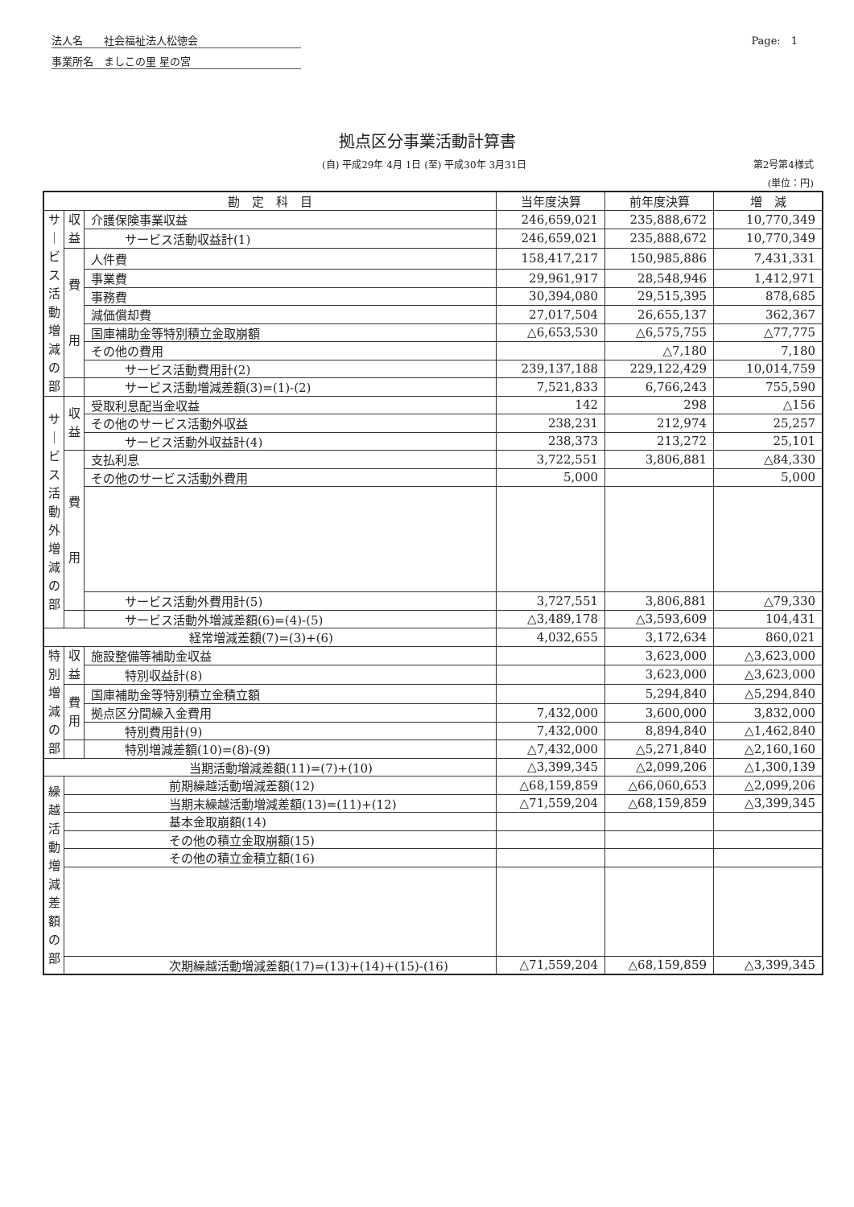法人名　　社会福祉法人松徳会
事業所名　ましこの里 星の宮
Page:　1
拠点区分事業活動計算書
(自) 平成29年 4月 1日 (至) 平成30年 3月31日 第2号第4様式
(単位：円)
| 勘 定 科 目 | | | 当年度決算 | 前年度決算 | 増 減 |
| --- | --- | --- | --- | --- | --- |
| サ ｜ ビ ス 活 動 増 減 の 部 | 収 益 | 介護保険事業収益 | 246,659,021 | 235,888,672 | 10,770,349 |
| | | サービス活動収益計(1) | 246,659,021 | 235,888,672 | 10,770,349 |
| | 費 用 | 人件費 | 158,417,217 | 150,985,886 | 7,431,331 |
| | | 事業費 | 29,961,917 | 28,548,946 | 1,412,971 |
| | | 事務費 | 30,394,080 | 29,515,395 | 878,685 |
| | | 減価償却費 | 27,017,504 | 26,655,137 | 362,367 |
| | | 国庫補助金等特別積立金取崩額 | △6,653,530 | △6,575,755 | △77,775 |
| | | その他の費用 | | △7,180 | 7,180 |
| | | サービス活動費用計(2) | 239,137,188 | 229,122,429 | 10,014,759 |
| | | サービス活動増減差額(3)=(1)-(2) | 7,521,833 | 6,766,243 | 755,590 |
| サ ｜ ビ ス 活 動 外 増 減 の 部 | 収 益 | 受取利息配当金収益 | 142 | 298 | △156 |
| | | その他のサービス活動外収益 | 238,231 | 212,974 | 25,257 |
| | | サービス活動外収益計(4) | 238,373 | 213,272 | 25,101 |
| | 費 用 | 支払利息 | 3,722,551 | 3,806,881 | △84,330 |
| | | その他のサービス活動外費用 | 5,000 | | 5,000 |
| | | サービス活動外費用計(5) | 3,727,551 | 3,806,881 | △79,330 |
| | | サービス活動外増減差額(6)=(4)-(5) | △3,489,178 | △3,593,609 | 104,431 |
| 経常増減差額(7)=(3)+(6) | | | 4,032,655 | 3,172,634 | 860,021 |
| 特 別 増 減 の 部 | 収 益 | 施設整備等補助金収益 | | 3,623,000 | △3,623,000 |
| | | 特別収益計(8) | | 3,623,000 | △3,623,000 |
| | 費 用 | 国庫補助金等特別積立金積立額 | | 5,294,840 | △5,294,840 |
| | | 拠点区分間繰入金費用 | 7,432,000 | 3,600,000 | 3,832,000 |
| | | 特別費用計(9) | 7,432,000 | 8,894,840 | △1,462,840 |
| | | 特別増減差額(10)=(8)-(9) | △7,432,000 | △5,271,840 | △2,160,160 |
| 当期活動増減差額(11)=(7)+(10) | | | △3,399,345 | △2,099,206 | △1,300,139 |
| 繰 越 活 動 増 減 差 額 の 部 | 前期繰越活動増減差額(12) | | △68,159,859 | △66,060,653 | △2,099,206 |
| | 当期末繰越活動増減差額(13)=(11)+(12) | | △71,559,204 | △68,159,859 | △3,399,345 |
| | 基本金取崩額(14) | | | | |
| | その他の積立金取崩額(15) | | | | |
| | その他の積立金積立額(16) | | | | |
| | 次期繰越活動増減差額(17)=(13)+(14)+(15)-(16) | | △71,559,204 | △68,159,859 | △3,399,345 |